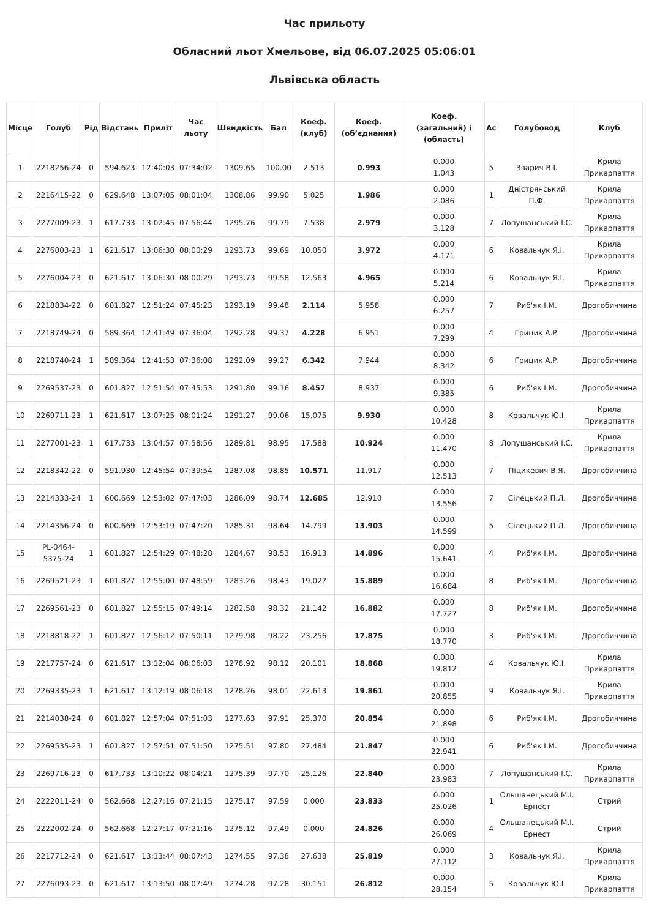Час прильоту
Обласний льот Хмельове, від 06.07.2025 05:06:01
Львівська область
| Місце | Голуб | Рід | Відстань | Приліт | Час льоту | Швидкість | Бал | Коеф. (клуб) | Коеф. (об’єднання) | Коеф. (загальний) і (область) | Ас | Голубовод | Клуб |
| --- | --- | --- | --- | --- | --- | --- | --- | --- | --- | --- | --- | --- | --- |
| 1 | 2218256-24 | 0 | 594.623 | 12:40:03 | 07:34:02 | 1309.65 | 100.00 | 2.513 | 0.993 | 0.000 1.043 | 5 | Зварич В.І. | Крила Прикарпаття |
| 2 | 2216415-22 | 0 | 629.648 | 13:07:05 | 08:01:04 | 1308.86 | 99.90 | 5.025 | 1.986 | 0.000 2.086 | 1 | Дністрянський П.Ф. | Крила Прикарпаття |
| 3 | 2277009-23 | 1 | 617.733 | 13:02:45 | 07:56:44 | 1295.76 | 99.79 | 7.538 | 2.979 | 0.000 3.128 | 7 | Лопушанський І.С. | Крила Прикарпаття |
| 4 | 2276003-23 | 1 | 621.617 | 13:06:30 | 08:00:29 | 1293.73 | 99.69 | 10.050 | 3.972 | 0.000 4.171 | 6 | Ковальчук Я.І. | Крила Прикарпаття |
| 5 | 2276004-23 | 0 | 621.617 | 13:06:30 | 08:00:29 | 1293.73 | 99.58 | 12.563 | 4.965 | 0.000 5.214 | 6 | Ковальчук Я.І. | Крила Прикарпаття |
| 6 | 2218834-22 | 0 | 601.827 | 12:51:24 | 07:45:23 | 1293.19 | 99.48 | 2.114 | 5.958 | 0.000 6.257 | 7 | Риб'як І.М. | Дрогобиччина |
| 7 | 2218749-24 | 0 | 589.364 | 12:41:49 | 07:36:04 | 1292.28 | 99.37 | 4.228 | 6.951 | 0.000 7.299 | 4 | Грицик А.Р. | Дрогобиччина |
| 8 | 2218740-24 | 1 | 589.364 | 12:41:53 | 07:36:08 | 1292.09 | 99.27 | 6.342 | 7.944 | 0.000 8.342 | 6 | Грицик А.Р. | Дрогобиччина |
| 9 | 2269537-23 | 0 | 601.827 | 12:51:54 | 07:45:53 | 1291.80 | 99.16 | 8.457 | 8.937 | 0.000 9.385 | 6 | Риб'як І.М. | Дрогобиччина |
| 10 | 2269711-23 | 1 | 621.617 | 13:07:25 | 08:01:24 | 1291.27 | 99.06 | 15.075 | 9.930 | 0.000 10.428 | 8 | Ковальчук Ю.І. | Крила Прикарпаття |
| 11 | 2277001-23 | 1 | 617.733 | 13:04:57 | 07:58:56 | 1289.81 | 98.95 | 17.588 | 10.924 | 0.000 11.470 | 8 | Лопушанський І.С. | Крила Прикарпаття |
| 12 | 2218342-22 | 0 | 591.930 | 12:45:54 | 07:39:54 | 1287.08 | 98.85 | 10.571 | 11.917 | 0.000 12.513 | 7 | Піцикевич В.Я. | Дрогобиччина |
| 13 | 2214333-24 | 1 | 600.669 | 12:53:02 | 07:47:03 | 1286.09 | 98.74 | 12.685 | 12.910 | 0.000 13.556 | 7 | Сілецький П.Л. | Дрогобиччина |
| 14 | 2214356-24 | 0 | 600.669 | 12:53:19 | 07:47:20 | 1285.31 | 98.64 | 14.799 | 13.903 | 0.000 14.599 | 5 | Сілецький П.Л. | Дрогобиччина |
| 15 | PL-0464-5375-24 | 1 | 601.827 | 12:54:29 | 07:48:28 | 1284.67 | 98.53 | 16.913 | 14.896 | 0.000 15.641 | 4 | Риб'як І.М. | Дрогобиччина |
| 16 | 2269521-23 | 1 | 601.827 | 12:55:00 | 07:48:59 | 1283.26 | 98.43 | 19.027 | 15.889 | 0.000 16.684 | 8 | Риб'як І.М. | Дрогобиччина |
| 17 | 2269561-23 | 0 | 601.827 | 12:55:15 | 07:49:14 | 1282.58 | 98.32 | 21.142 | 16.882 | 0.000 17.727 | 8 | Риб'як І.М. | Дрогобиччина |
| 18 | 2218818-22 | 1 | 601.827 | 12:56:12 | 07:50:11 | 1279.98 | 98.22 | 23.256 | 17.875 | 0.000 18.770 | 3 | Риб'як І.М. | Дрогобиччина |
| 19 | 2217757-24 | 0 | 621.617 | 13:12:04 | 08:06:03 | 1278.92 | 98.12 | 20.101 | 18.868 | 0.000 19.812 | 4 | Ковальчук Ю.І. | Крила Прикарпаття |
| 20 | 2269335-23 | 1 | 621.617 | 13:12:19 | 08:06:18 | 1278.26 | 98.01 | 22.613 | 19.861 | 0.000 20.855 | 9 | Ковальчук Я.І. | Крила Прикарпаття |
| 21 | 2214038-24 | 0 | 601.827 | 12:57:04 | 07:51:03 | 1277.63 | 97.91 | 25.370 | 20.854 | 0.000 21.898 | 6 | Риб'як І.М. | Дрогобиччина |
| 22 | 2269535-23 | 1 | 601.827 | 12:57:51 | 07:51:50 | 1275.51 | 97.80 | 27.484 | 21.847 | 0.000 22.941 | 6 | Риб'як І.М. | Дрогобиччина |
| 23 | 2269716-23 | 0 | 617.733 | 13:10:22 | 08:04:21 | 1275.39 | 97.70 | 25.126 | 22.840 | 0.000 23.983 | 7 | Лопушанський І.С. | Крила Прикарпаття |
| 24 | 2222011-24 | 0 | 562.668 | 12:27:16 | 07:21:15 | 1275.17 | 97.59 | 0.000 | 23.833 | 0.000 25.026 | 1 | Ольшанецький М.І. Ернест | Стрий |
| 25 | 2222002-24 | 0 | 562.668 | 12:27:17 | 07:21:16 | 1275.12 | 97.49 | 0.000 | 24.826 | 0.000 26.069 | 4 | Ольшанецький М.І. Ернест | Стрий |
| 26 | 2217712-24 | 0 | 621.617 | 13:13:44 | 08:07:43 | 1274.55 | 97.38 | 27.638 | 25.819 | 0.000 27.112 | 3 | Ковальчук Я.І. | Крила Прикарпаття |
| 27 | 2276093-23 | 0 | 621.617 | 13:13:50 | 08:07:49 | 1274.28 | 97.28 | 30.151 | 26.812 | 0.000 28.154 | 5 | Ковальчук Ю.І. | Крила Прикарпаття |